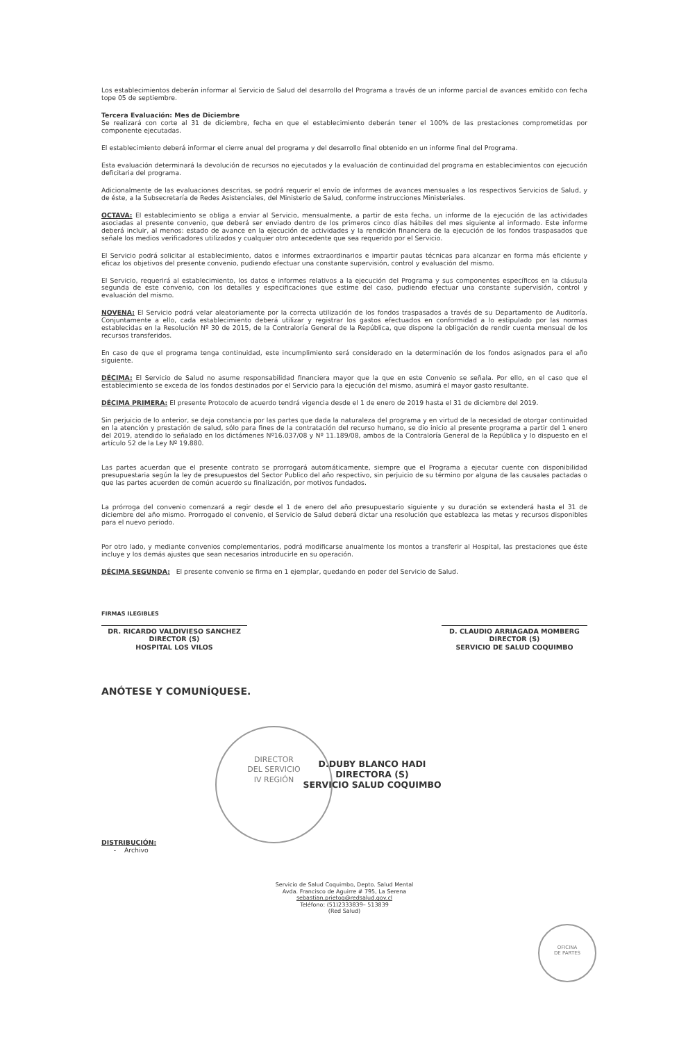Los establecimientos deberán informar al Servicio de Salud del desarrollo del Programa a través de un informe parcial de avances emitido con fecha tope 05 de septiembre.
Tercera Evaluación: Mes de Diciembre
Se realizará con corte al 31 de diciembre, fecha en que el establecimiento deberán tener el 100% de las prestaciones comprometidas por componente ejecutadas.
El establecimiento deberá informar el cierre anual del programa y del desarrollo final obtenido en un informe final del Programa.
Esta evaluación determinará la devolución de recursos no ejecutados y la evaluación de continuidad del programa en establecimientos con ejecución deficitaria del programa.
Adicionalmente de las evaluaciones descritas, se podrá requerir el envío de informes de avances mensuales a los respectivos Servicios de Salud, y de éste, a la Subsecretaría de Redes Asistenciales, del Ministerio de Salud, conforme instrucciones Ministeriales.
OCTAVA: El establecimiento se obliga a enviar al Servicio, mensualmente, a partir de esta fecha, un informe de la ejecución de las actividades asociadas al presente convenio, que deberá ser enviado dentro de los primeros cinco días hábiles del mes siguiente al informado. Este informe deberá incluir, al menos: estado de avance en la ejecución de actividades y la rendición financiera de la ejecución de los fondos traspasados que señale los medios verificadores utilizados y cualquier otro antecedente que sea requerido por el Servicio.
El Servicio podrá solicitar al establecimiento, datos e informes extraordinarios e impartir pautas técnicas para alcanzar en forma más eficiente y eficaz los objetivos del presente convenio, pudiendo efectuar una constante supervisión, control y evaluación del mismo.
El Servicio, requerirá al establecimiento, los datos e informes relativos a la ejecución del Programa y sus componentes específicos en la cláusula segunda de este convenio, con los detalles y especificaciones que estime del caso, pudiendo efectuar una constante supervisión, control y evaluación del mismo.
NOVENA: El Servicio podrá velar aleatoriamente por la correcta utilización de los fondos traspasados a través de su Departamento de Auditoría. Conjuntamente a ello, cada establecimiento deberá utilizar y registrar los gastos efectuados en conformidad a lo estipulado por las normas establecidas en la Resolución Nº 30 de 2015, de la Contraloría General de la República, que dispone la obligación de rendir cuenta mensual de los recursos transferidos.
En caso de que el programa tenga continuidad, este incumplimiento será considerado en la determinación de los fondos asignados para el año siguiente.
DÉCIMA: El Servicio de Salud no asume responsabilidad financiera mayor que la que en este Convenio se señala. Por ello, en el caso que el establecimiento se exceda de los fondos destinados por el Servicio para la ejecución del mismo, asumirá el mayor gasto resultante.
DÉCIMA PRIMERA: El presente Protocolo de acuerdo tendrá vigencia desde el 1 de enero de 2019 hasta el 31 de diciembre del 2019.
Sin perjuicio de lo anterior, se deja constancia por las partes que dada la naturaleza del programa y en virtud de la necesidad de otorgar continuidad en la atención y prestación de salud, sólo para fines de la contratación del recurso humano, se dio inicio al presente programa a partir del 1 enero del 2019, atendido lo señalado en los dictámenes Nº16.037/08 y Nº 11.189/08, ambos de la Contraloría General de la República y lo dispuesto en el artículo 52 de la Ley Nº 19.880.
Las partes acuerdan que el presente contrato se prorrogará automáticamente, siempre que el Programa a ejecutar cuente con disponibilidad presupuestaria según la ley de presupuestos del Sector Publico del año respectivo, sin perjuicio de su término por alguna de las causales pactadas o que las partes acuerden de común acuerdo su finalización, por motivos fundados.
La prórroga del convenio comenzará a regir desde el 1 de enero del año presupuestario siguiente y su duración se extenderá hasta el 31 de diciembre del año mismo. Prorrogado el convenio, el Servicio de Salud deberá dictar una resolución que establezca las metas y recursos disponibles para el nuevo periodo.
Por otro lado, y mediante convenios complementarios, podrá modificarse anualmente los montos a transferir al Hospital, las prestaciones que éste incluye y los demás ajustes que sean necesarios introducirle en su operación.
DÉCIMA SEGUNDA: El presente convenio se firma en 1 ejemplar, quedando en poder del Servicio de Salud.
FIRMAS ILEGIBLES
DR. RICARDO VALDIVIESO SANCHEZ
DIRECTOR (S)
HOSPITAL LOS VILOS
D. CLAUDIO ARRIAGADA MOMBERG
DIRECTOR (S)
SERVICIO DE SALUD COQUIMBO
ANÓTESE Y COMUNÍQUESE.
D.DUBY BLANCO HADI
DIRECTORA (S)
SERVICIO SALUD COQUIMBO
DISTRIBUCIÓN:
- Archivo
Servicio de Salud Coquimbo, Depto. Salud Mental
Avda. Francisco de Aguirre # 795, La Serena
sebastian.prietog@redsalud.gov.cl
Teléfono: (51)2333839– 513839
(Red Salud)
DIRECTOR
DEL SERVICIO
IV REGIÓN
OFICINA
DE PARTES